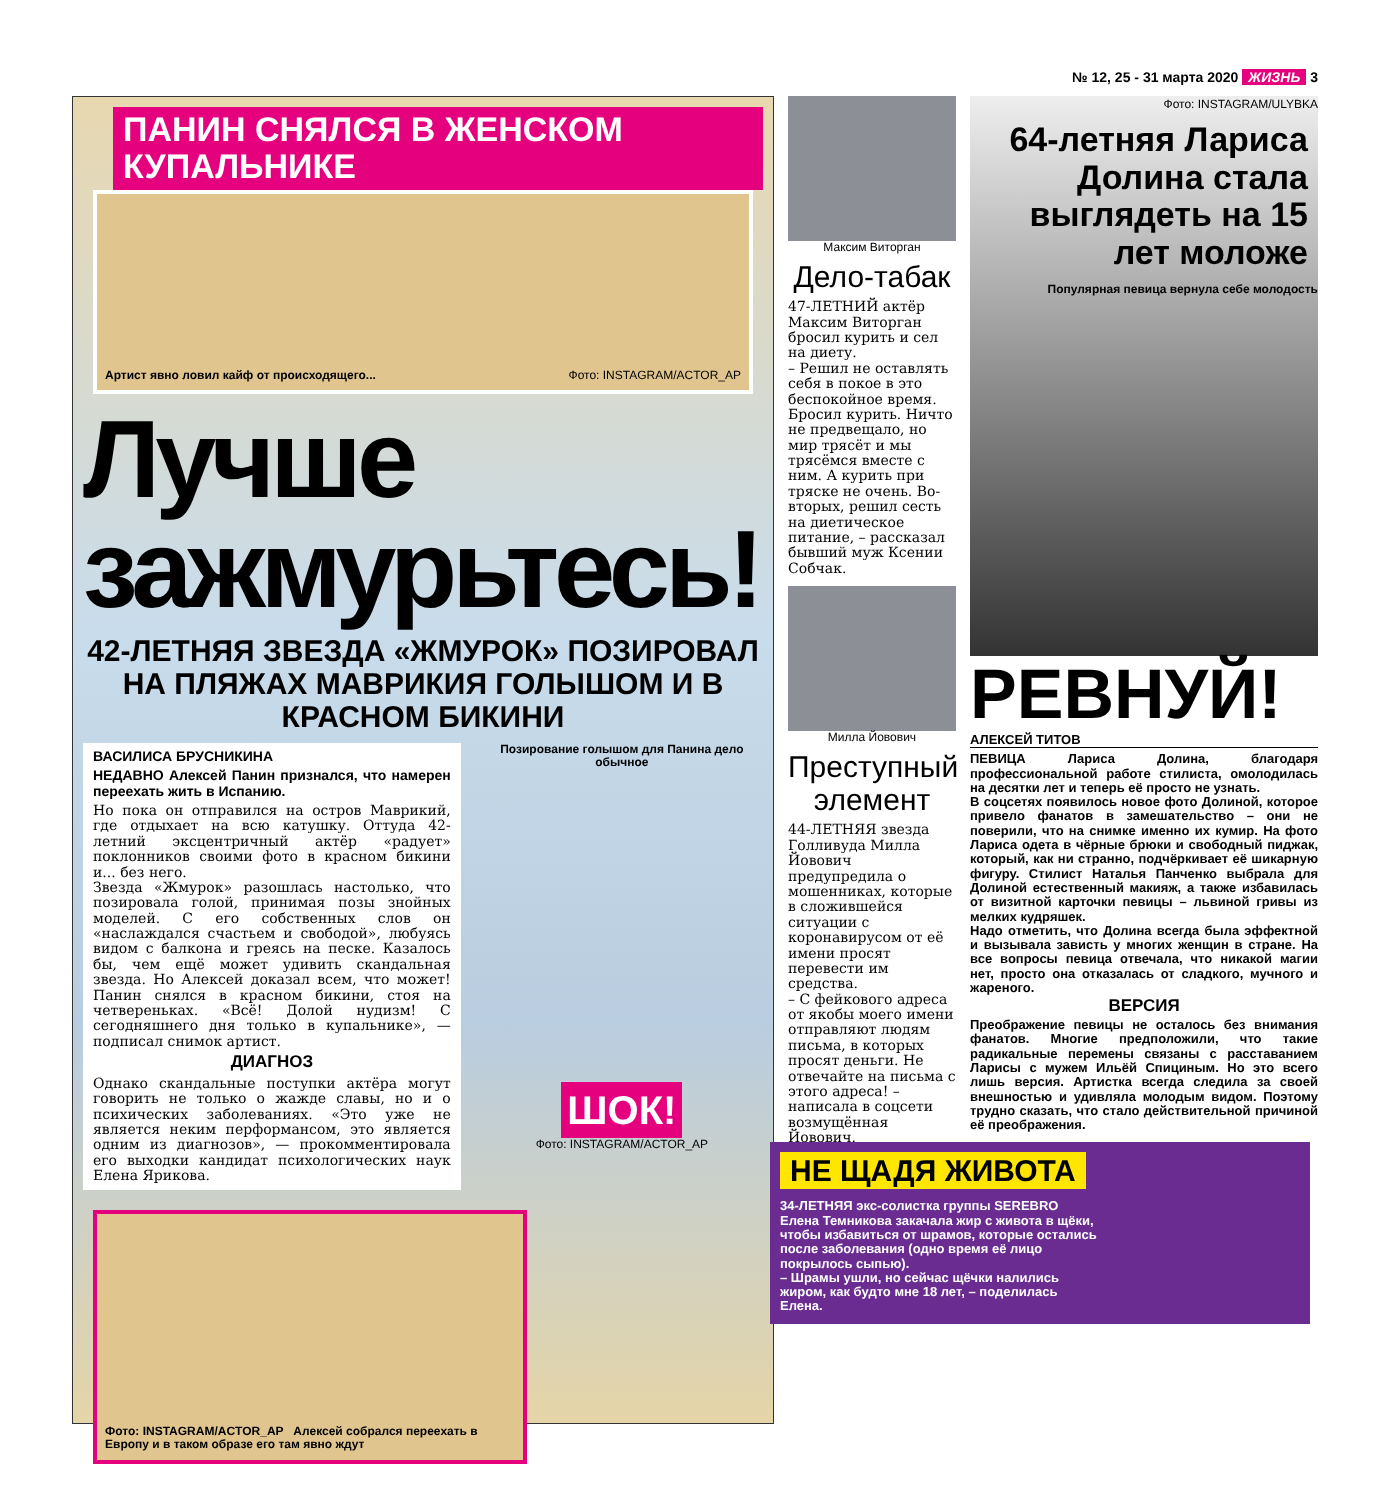№ 12, 25 - 31 марта 2020 ЖИЗНЬ 3
ПАНИН СНЯЛСЯ В ЖЕНСКОМ КУПАЛЬНИКЕ
Артист явно ловил кайф от происходящего... Фото: INSTAGRAM/ACTOR_AP
Лучше зажмурьтесь!
42-ЛЕТНЯЯ ЗВЕЗДА «ЖМУРОК» ПОЗИРОВАЛ НА ПЛЯЖАХ МАВРИКИЯ ГОЛЫШОМ И В КРАСНОМ БИКИНИ
ВАСИЛИСА БРУСНИКИНА
НЕДАВНО Алексей Панин признался, что намерен переехать жить в Испанию.
Но пока он отправился на остров Маврикий, где отдыхает на всю катушку. Оттуда 42-летний эксцентричный актёр «радует» поклонников своими фото в красном бикини и... без него.
Звезда «Жмурок» разошлась настолько, что позировала голой, принимая позы знойных моделей. С его собственных слов он «наслаждался счастьем и свободой», любуясь видом с балкона и греясь на песке. Казалось бы, чем ещё может удивить скандальная звезда. Но Алексей доказал всем, что может! Панин снялся в красном бикини, стоя на четвереньках. «Всё! Долой нудизм! С сегодняшнего дня только в купальнике», — подписал снимок артист.
ДИАГНОЗ
Однако скандальные поступки актёра могут говорить не только о жажде славы, но и о психических заболеваниях. «Это уже не является неким перформансом, это является одним из диагнозов», — прокомментировала его выходки кандидат психологических наук Елена Ярикова.
Позирование голышом для Панина дело обычное
ШОК!
Фото: INSTAGRAM/ACTOR_AP
Фото: INSTAGRAM/ACTOR_AP Алексей собрался переехать в Европу и в таком образе его там явно ждут
Максим Виторган
Дело-табак
47-ЛЕТНИЙ актёр Максим Виторган бросил курить и сел на диету.
– Решил не оставлять себя в покое в это беспокойное время. Бросил курить. Ничто не предвещало, но мир трясёт и мы трясёмся вместе с ним. А курить при тряске не очень. Во-вторых, решил сесть на диетическое питание, – рассказал бывший муж Ксении Собчак.
Милла Йовович
Преступный элемент
44-ЛЕТНЯЯ звезда Голливуда Милла Йовович предупредила о мошенниках, которые в сложившейся ситуации с коронавирусом от её имени просят перевести им средства.
– С фейкового адреса от якобы моего имени отправляют людям письма, в которых просят деньги. Не отвечайте на письма с этого адреса! – написала в соцсети возмущённая Йовович.
Фото: INSTAGRAM/ULYBKA
64-летняя Лариса Долина стала выглядеть на 15 лет моложе
Популярная певица вернула себе молодость
РЕВНУЙ!
АЛЕКСЕЙ ТИТОВ
ПЕВИЦА Лариса Долина, благодаря профессиональной работе стилиста, омолодилась на десятки лет и теперь её просто не узнать.
В соцсетях появилось новое фото Долиной, которое привело фанатов в замешательство – они не поверили, что на снимке именно их кумир. На фото Лариса одета в чёрные брюки и свободный пиджак, который, как ни странно, подчёркивает её шикарную фигуру. Стилист Наталья Панченко выбрала для Долиной естественный макияж, а также избавилась от визитной карточки певицы – львиной гривы из мелких кудряшек.
Надо отметить, что Долина всегда была эффектной и вызывала зависть у многих женщин в стране. На все вопросы певица отвечала, что никакой магии нет, просто она отказалась от сладкого, мучного и жареного.
ВЕРСИЯ
Преображение певицы не осталось без внимания фанатов. Многие предположили, что такие радикальные перемены связаны с расставанием Ларисы с мужем Ильёй Спициным. Но это всего лишь версия. Артистка всегда следила за своей внешностью и удивляла молодым видом. Поэтому трудно сказать, что стало действительной причиной её преображения.
НЕ ЩАДЯ ЖИВОТА
34-ЛЕТНЯЯ экс-солистка группы SEREBRO Елена Темникова закачала жир с живота в щёки, чтобы избавиться от шрамов, которые остались после заболевания (одно время её лицо покрылось сыпью).
– Шрамы ушли, но сейчас щёчки налились жиром, как будто мне 18 лет, – поделилась Елена.